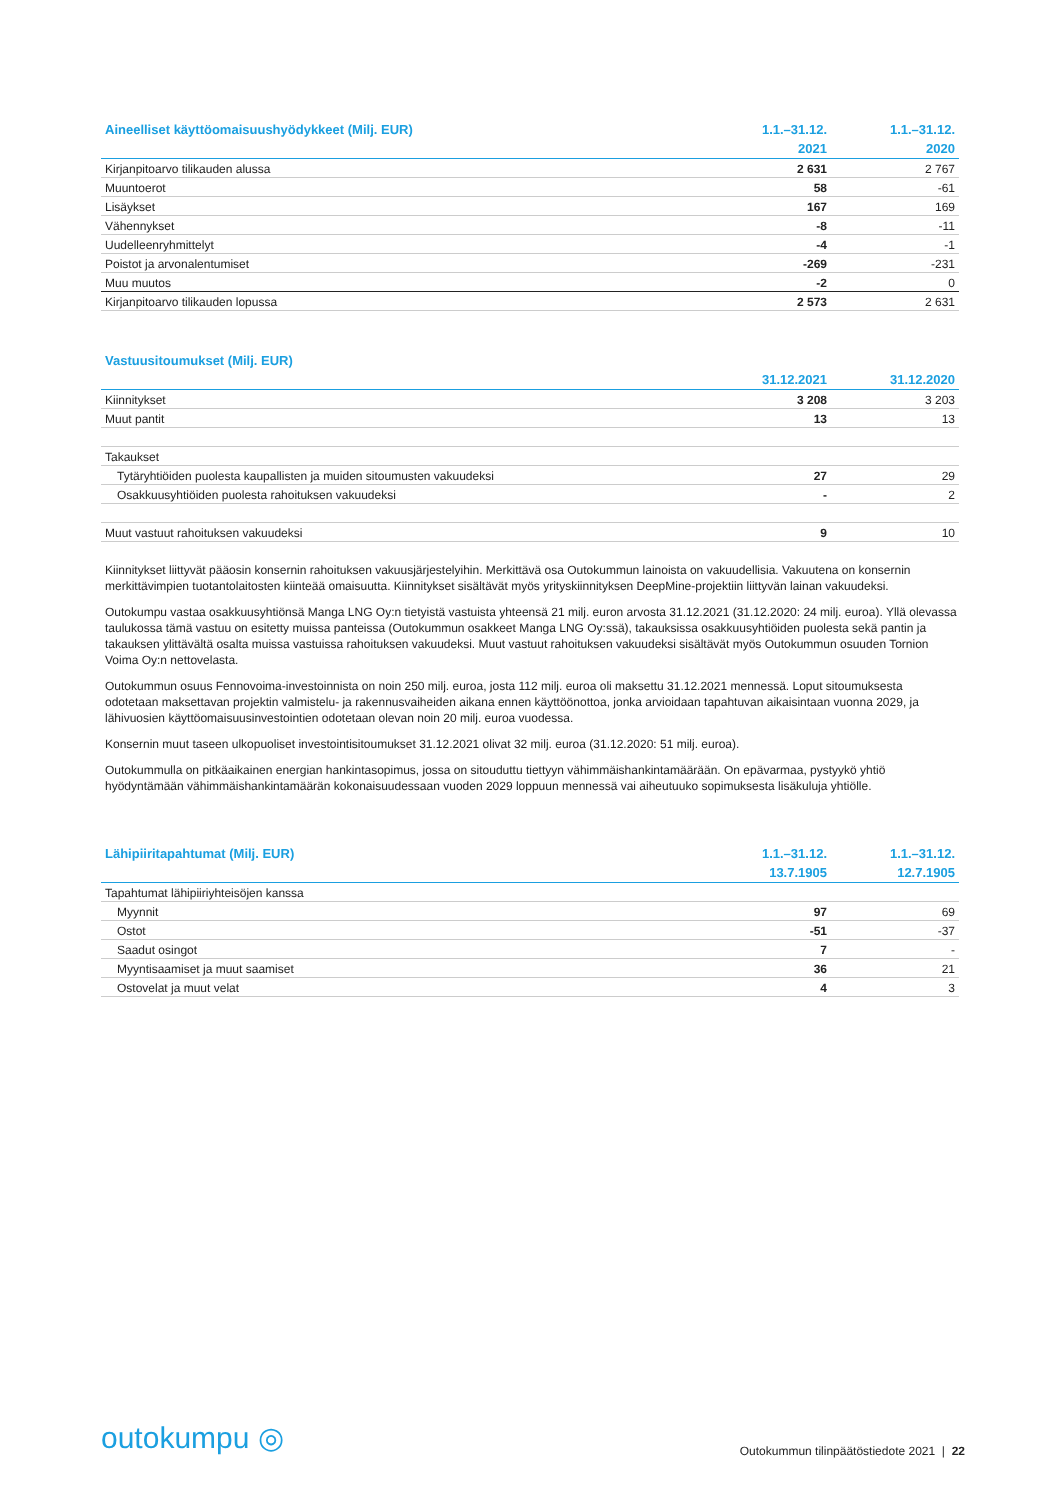| Aineelliset käyttöomaisuushyödykkeet (Milj. EUR) | 1.1.–31.12. | 1.1.–31.12. |
| --- | --- | --- |
| | 2021 | 2020 |
| Kirjanpitoarvo tilikauden alussa | 2 631 | 2 767 |
| Muuntoerot | 58 | -61 |
| Lisäykset | 167 | 169 |
| Vähennykset | -8 | -11 |
| Uudelleenryhmittelyt | -4 | -1 |
| Poistot ja arvonalentumiset | -269 | -231 |
| Muu muutos | -2 | 0 |
| Kirjanpitoarvo tilikauden lopussa | 2 573 | 2 631 |
| Vastuusitoumukset (Milj. EUR) | | |
| --- | --- | --- |
| | 31.12.2021 | 31.12.2020 |
| Kiinnitykset | 3 208 | 3 203 |
| Muut pantit | 13 | 13 |
| Takaukset | | |
| Tytäryhtiöiden puolesta kaupallisten ja muiden sitoumusten vakuudeksi | 27 | 29 |
| Osakkuusyhtiöiden puolesta rahoituksen vakuudeksi | - | 2 |
| Muut vastuut rahoituksen vakuudeksi | 9 | 10 |
Kiinnitykset liittyvät pääosin konsernin rahoituksen vakuusjärjestelyihin. Merkittävä osa Outokummun lainoista on vakuudellisia. Vakuutena on konsernin merkittävimpien tuotantolaitosten kiinteää omaisuutta. Kiinnitykset sisältävät myös yrityskiinnityksen DeepMine-projektiin liittyvän lainan vakuudeksi.
Outokumpu vastaa osakkuusyhtiönsä Manga LNG Oy:n tietyistä vastuista yhteensä 21 milj. euron arvosta 31.12.2021 (31.12.2020: 24 milj. euroa). Yllä olevassa taulukossa tämä vastuu on esitetty muissa panteissa (Outokummun osakkeet Manga LNG Oy:ssä), takauksissa osakkuusyhtiöiden puolesta sekä pantin ja takauksen ylittävältä osalta muissa vastuissa rahoituksen vakuudeksi. Muut vastuut rahoituksen vakuudeksi sisältävät myös Outokummun osuuden Tornion Voima Oy:n nettovelasta.
Outokummun osuus Fennovoima-investoinnista on noin 250 milj. euroa, josta 112 milj. euroa oli maksettu 31.12.2021 mennessä. Loput sitoumuksesta odotetaan maksettavan projektin valmistelu- ja rakennusvaiheiden aikana ennen käyttöönottoa, jonka arvioidaan tapahtuvan aikaisintaan vuonna 2029, ja lähivuosien käyttöomaisuusinvestointien odotetaan olevan noin 20 milj. euroa vuodessa.
Konsernin muut taseen ulkopuoliset investointisitoumukset 31.12.2021 olivat 32 milj. euroa (31.12.2020: 51 milj. euroa).
Outokummulla on pitkäaikainen energian hankintasopimus, jossa on sitouduttu tiettyyn vähimmäishankintamäärään. On epävarmaa, pystyykö yhtiö hyödyntämään vähimmäishankintamäärän kokonaisuudessaan vuoden 2029 loppuun mennessä vai aiheutuuko sopimuksesta lisäkuluja yhtiölle.
| Lähipiiritapahtumat (Milj. EUR) | 1.1.–31.12. | 1.1.–31.12. |
| --- | --- | --- |
| | 13.7.1905 | 12.7.1905 |
| Tapahtumat lähipiiriyhteisöjen kanssa | | |
| Myynnit | 97 | 69 |
| Ostot | -51 | -37 |
| Saadut osingot | 7 | - |
| Myyntisaamiset ja muut saamiset | 36 | 21 |
| Ostovelat ja muut velat | 4 | 3 |
outokumpu ◎
Outokummun tilinpäätöstiedote 2021 | 22